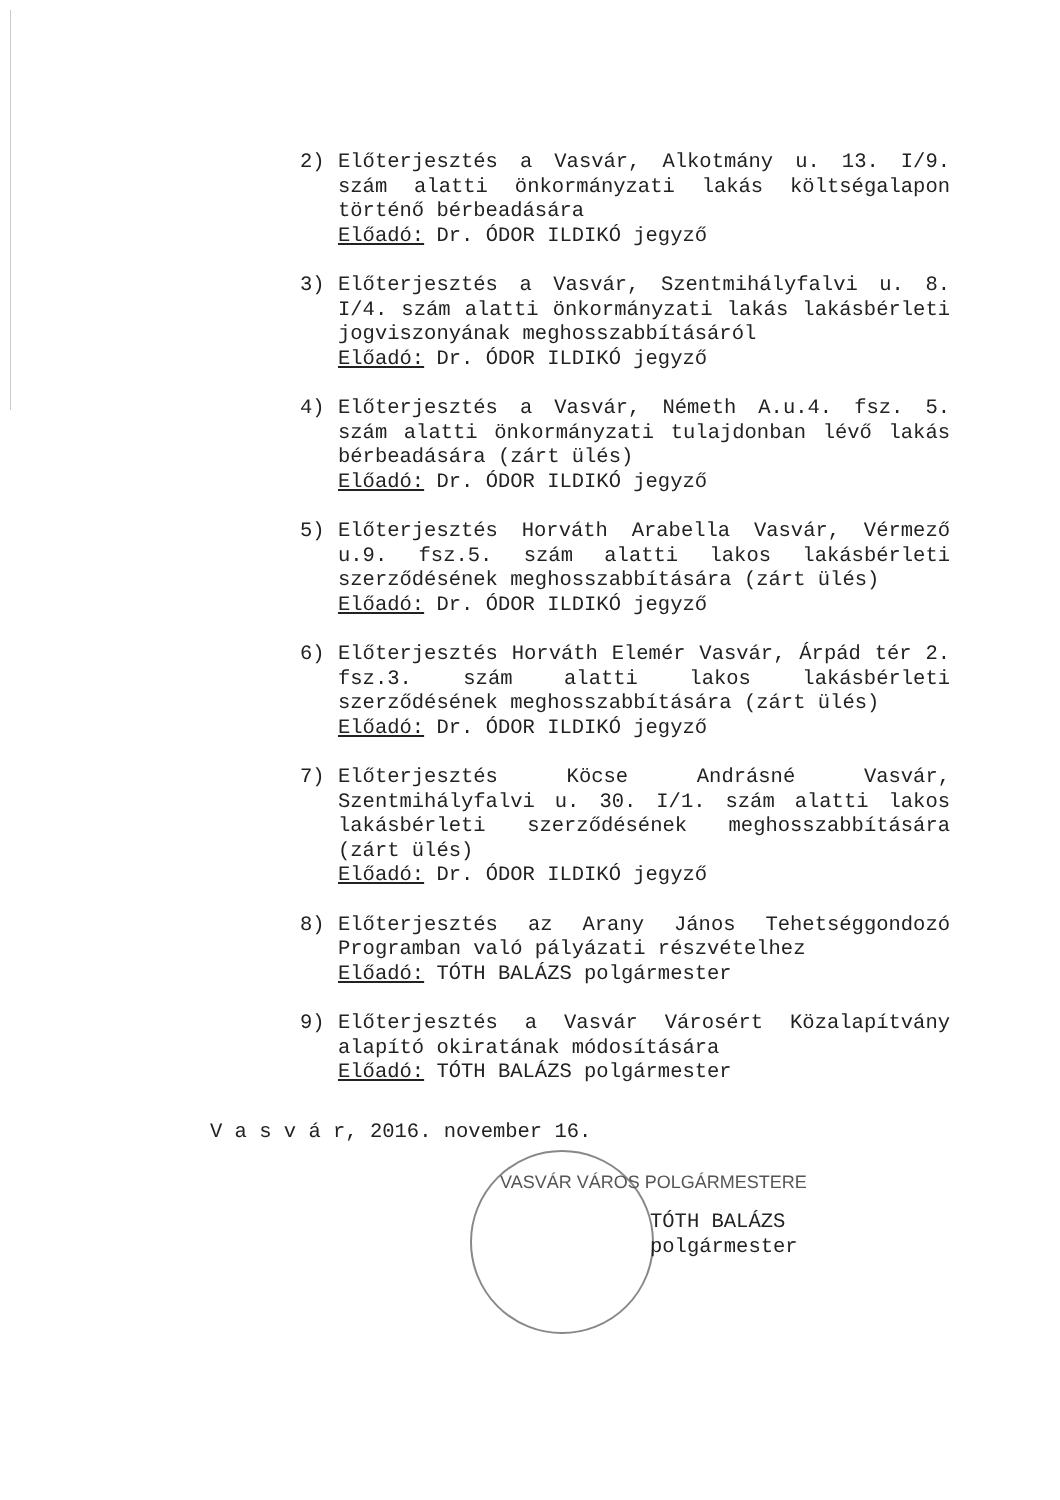2) Előterjesztés a Vasvár, Alkotmány u. 13. I/9. szám alatti önkormányzati lakás költségalapon történő bérbeadására
Előadó: Dr. ÓDOR ILDIKÓ jegyző
3) Előterjesztés a Vasvár, Szentmihályfalvi u. 8. I/4. szám alatti önkormányzati lakás lakásbérleti jogviszonyának meghosszabbításáról
Előadó: Dr. ÓDOR ILDIKÓ jegyző
4) Előterjesztés a Vasvár, Németh A.u.4. fsz. 5. szám alatti önkormányzati tulajdonban lévő lakás bérbeadására (zárt ülés)
Előadó: Dr. ÓDOR ILDIKÓ jegyző
5) Előterjesztés Horváth Arabella Vasvár, Vérmező u.9. fsz.5. szám alatti lakos lakásbérleti szerződésének meghosszabbítására (zárt ülés)
Előadó: Dr. ÓDOR ILDIKÓ jegyző
6) Előterjesztés Horváth Elemér Vasvár, Árpád tér 2. fsz.3. szám alatti lakos lakásbérleti szerződésének meghosszabbítására (zárt ülés)
Előadó: Dr. ÓDOR ILDIKÓ jegyző
7) Előterjesztés Köcse Andrásné Vasvár, Szentmihályfalvi u. 30. I/1. szám alatti lakos lakásbérleti szerződésének meghosszabbítására (zárt ülés)
Előadó: Dr. ÓDOR ILDIKÓ jegyző
8) Előterjesztés az Arany János Tehetséggondozó Programban való pályázati részvételhez
Előadó: TÓTH BALÁZS polgármester
9) Előterjesztés a Vasvár Városért Közalapítvány alapító okiratának módosítására
Előadó: TÓTH BALÁZS polgármester
V a s v á r, 2016. november 16.
VASVÁR VÁROS POLGÁRMESTERE
TÓTH BALÁZS
polgármester